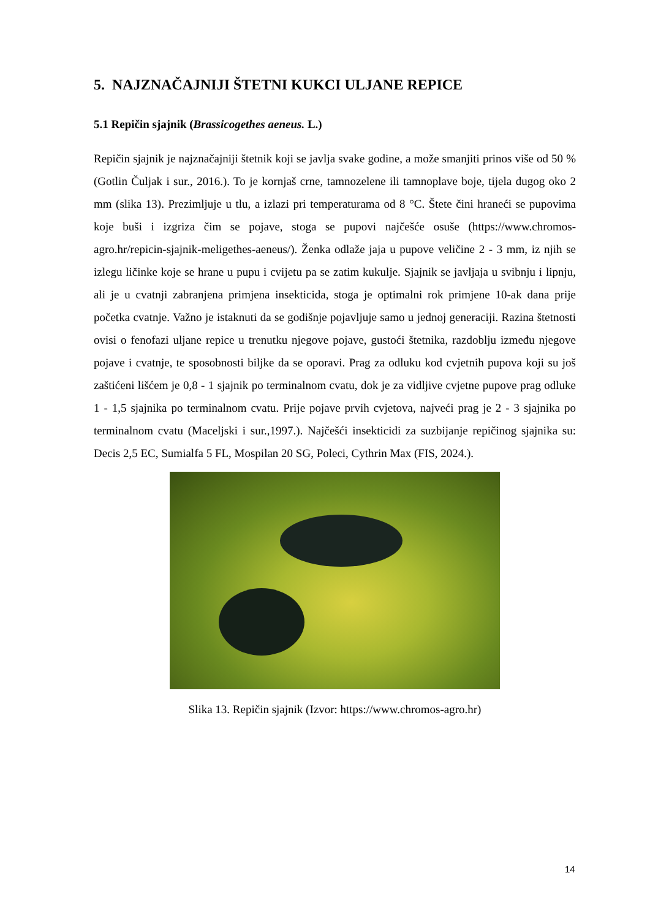5. NAJZNAČAJNIJI ŠTETNI KUKCI ULJANE REPICE
5.1 Repičin sjajnik (Brassicogethes aeneus. L.)
Repičin sjajnik je najznačajniji štetnik koji se javlja svake godine, a može smanjiti prinos više od 50 % (Gotlin Čuljak i sur., 2016.). To je kornjaš crne, tamnozelene ili tamnoplave boje, tijela dugog oko 2 mm (slika 13). Prezimljuje u tlu, a izlazi pri temperaturama od 8 °C. Štete čini hraneći se pupovima koje buši i izgriza čim se pojave, stoga se pupovi najčešće osuše (https://www.chromos-agro.hr/repicin-sjajnik-meligethes-aeneus/). Ženka odlaže jaja u pupove veličine 2 - 3 mm, iz njih se izlegu ličinke koje se hrane u pupu i cvijetu pa se zatim kukulje. Sjajnik se javljaja u svibnju i lipnju, ali je u cvatnji zabranjena primjena insekticida, stoga je optimalni rok primjene 10-ak dana prije početka cvatnje. Važno je istaknuti da se godišnje pojavljuje samo u jednoj generaciji. Razina štetnosti ovisi o fenofazi uljane repice u trenutku njegove pojave, gustoći štetnika, razdoblju između njegove pojave i cvatnje, te sposobnosti biljke da se oporavi. Prag za odluku kod cvjetnih pupova koji su još zaštićeni lišćem je 0,8 - 1 sjajnik po terminalnom cvatu, dok je za vidljive cvjetne pupove prag odluke 1 - 1,5 sjajnika po terminalnom cvatu. Prije pojave prvih cvjetova, najveći prag je 2 - 3 sjajnika po terminalnom cvatu (Maceljski i sur.,1997.). Najčešći insekticidi za suzbijanje repičinog sjajnika su: Decis 2,5 EC, Sumialfa 5 FL, Mospilan 20 SG, Poleci, Cythrin Max (FIS, 2024.).
Slika 13. Repičin sjajnik (Izvor: https://www.chromos-agro.hr)
14